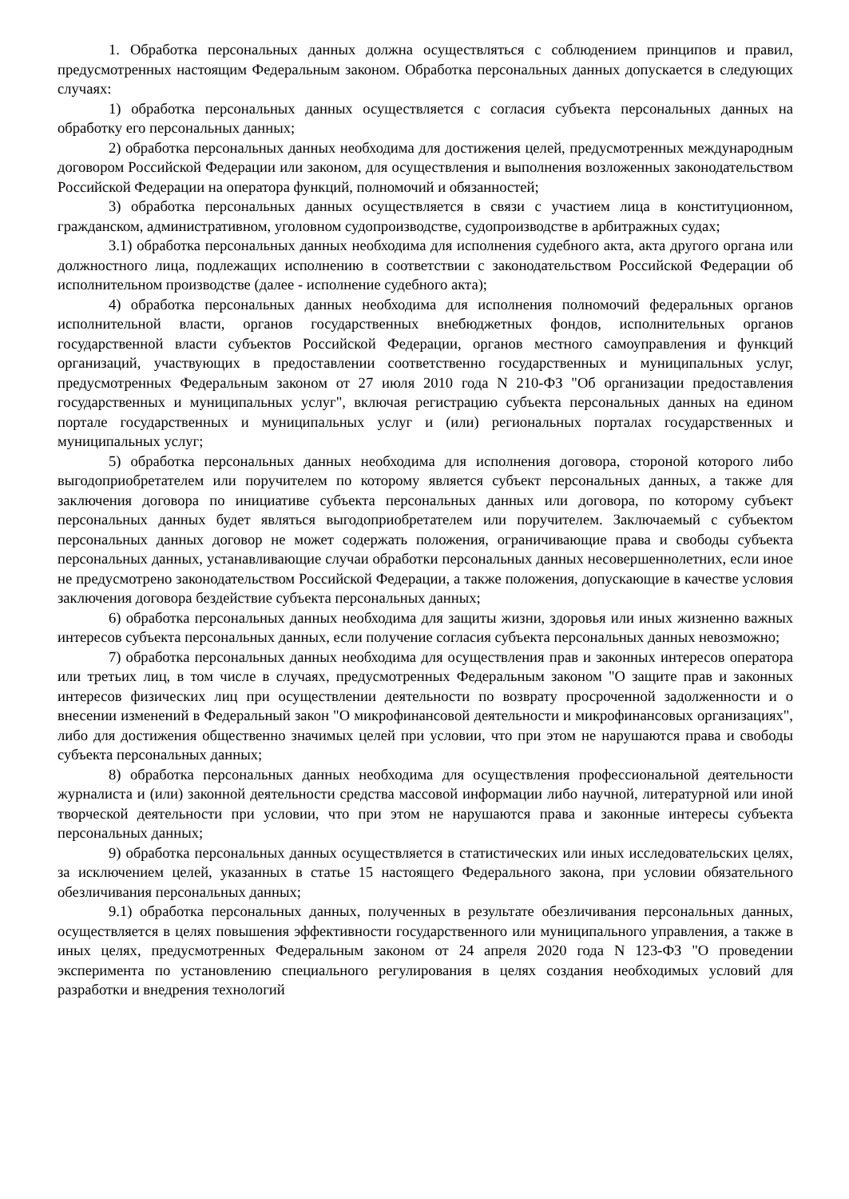1. Обработка персональных данных должна осуществляться с соблюдением принципов и правил, предусмотренных настоящим Федеральным законом. Обработка персональных данных допускается в следующих случаях:
1) обработка персональных данных осуществляется с согласия субъекта персональных данных на обработку его персональных данных;
2) обработка персональных данных необходима для достижения целей, предусмотренных международным договором Российской Федерации или законом, для осуществления и выполнения возложенных законодательством Российской Федерации на оператора функций, полномочий и обязанностей;
3) обработка персональных данных осуществляется в связи с участием лица в конституционном, гражданском, административном, уголовном судопроизводстве, судопроизводстве в арбитражных судах;
3.1) обработка персональных данных необходима для исполнения судебного акта, акта другого органа или должностного лица, подлежащих исполнению в соответствии с законодательством Российской Федерации об исполнительном производстве (далее - исполнение судебного акта);
4) обработка персональных данных необходима для исполнения полномочий федеральных органов исполнительной власти, органов государственных внебюджетных фондов, исполнительных органов государственной власти субъектов Российской Федерации, органов местного самоуправления и функций организаций, участвующих в предоставлении соответственно государственных и муниципальных услуг, предусмотренных Федеральным законом от 27 июля 2010 года N 210-ФЗ "Об организации предоставления государственных и муниципальных услуг", включая регистрацию субъекта персональных данных на едином портале государственных и муниципальных услуг и (или) региональных порталах государственных и муниципальных услуг;
5) обработка персональных данных необходима для исполнения договора, стороной которого либо выгодоприобретателем или поручителем по которому является субъект персональных данных, а также для заключения договора по инициативе субъекта персональных данных или договора, по которому субъект персональных данных будет являться выгодоприобретателем или поручителем. Заключаемый с субъектом персональных данных договор не может содержать положения, ограничивающие права и свободы субъекта персональных данных, устанавливающие случаи обработки персональных данных несовершеннолетних, если иное не предусмотрено законодательством Российской Федерации, а также положения, допускающие в качестве условия заключения договора бездействие субъекта персональных данных;
6) обработка персональных данных необходима для защиты жизни, здоровья или иных жизненно важных интересов субъекта персональных данных, если получение согласия субъекта персональных данных невозможно;
7) обработка персональных данных необходима для осуществления прав и законных интересов оператора или третьих лиц, в том числе в случаях, предусмотренных Федеральным законом "О защите прав и законных интересов физических лиц при осуществлении деятельности по возврату просроченной задолженности и о внесении изменений в Федеральный закон "О микрофинансовой деятельности и микрофинансовых организациях", либо для достижения общественно значимых целей при условии, что при этом не нарушаются права и свободы субъекта персональных данных;
8) обработка персональных данных необходима для осуществления профессиональной деятельности журналиста и (или) законной деятельности средства массовой информации либо научной, литературной или иной творческой деятельности при условии, что при этом не нарушаются права и законные интересы субъекта персональных данных;
9) обработка персональных данных осуществляется в статистических или иных исследовательских целях, за исключением целей, указанных в статье 15 настоящего Федерального закона, при условии обязательного обезличивания персональных данных;
9.1) обработка персональных данных, полученных в результате обезличивания персональных данных, осуществляется в целях повышения эффективности государственного или муниципального управления, а также в иных целях, предусмотренных Федеральным законом от 24 апреля 2020 года N 123-ФЗ "О проведении эксперимента по установлению специального регулирования в целях создания необходимых условий для разработки и внедрения технологий